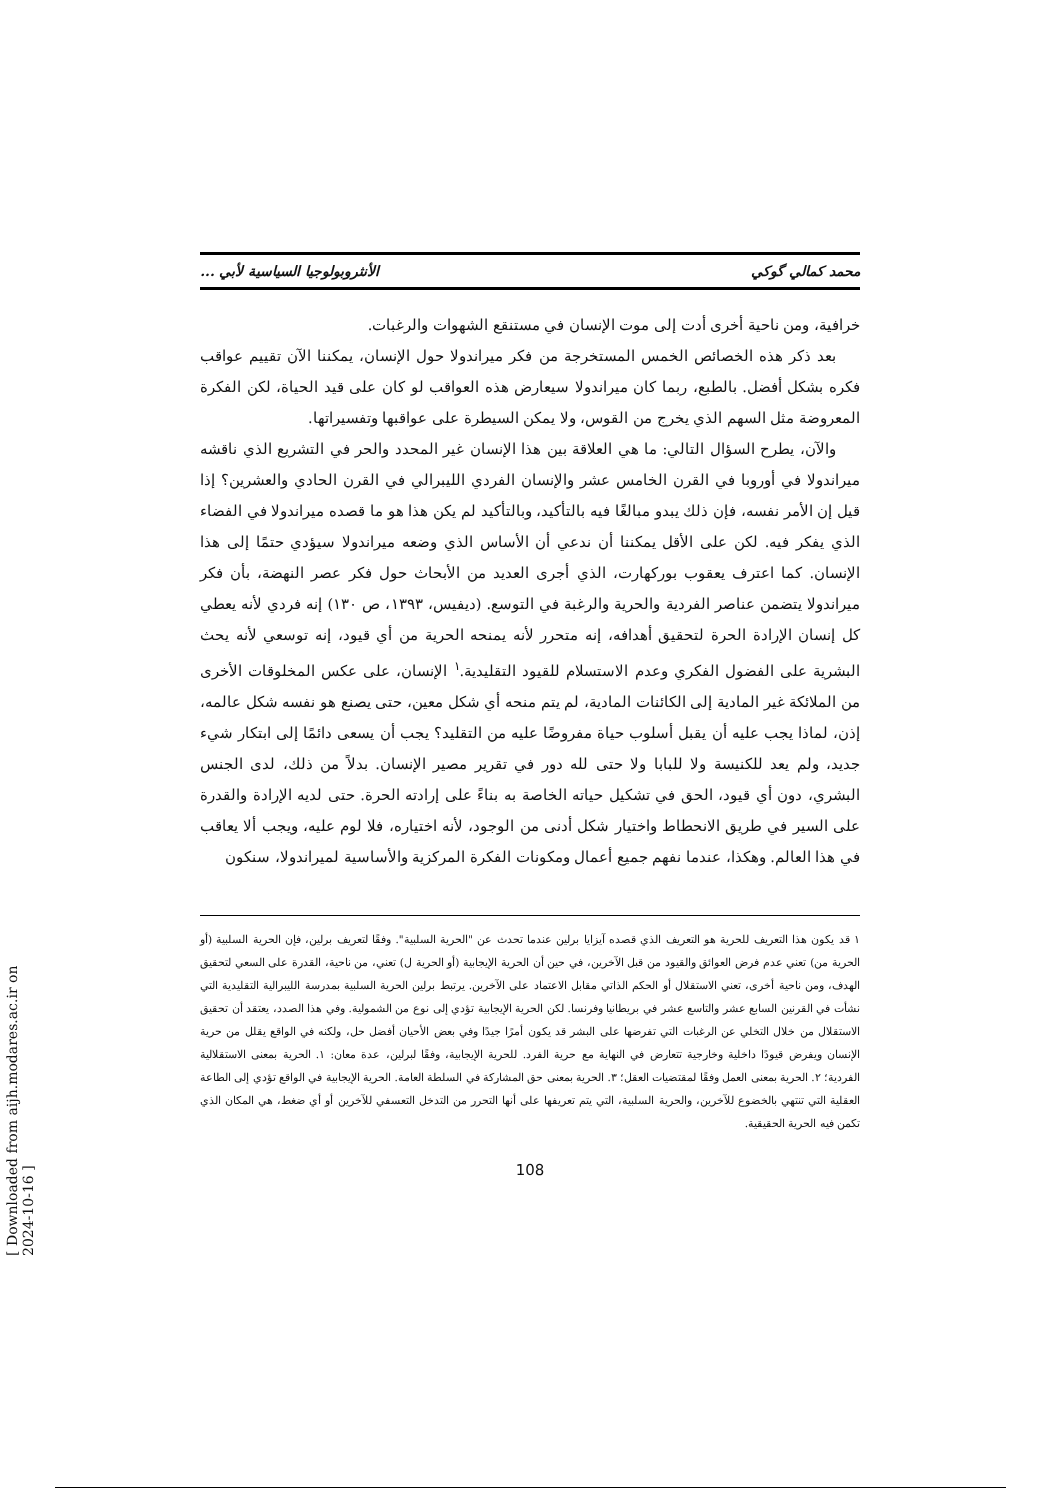محمد كمالي گوكي الأنثروبولوجيا السياسية لأبي ...
خرافية، ومن ناحية أخرى أدت إلى موت الإنسان في مستنقع الشهوات والرغبات.
بعد ذكر هذه الخصائص الخمس المستخرجة من فكر ميراندولا حول الإنسان، يمكننا الآن تقييم عواقب فكره بشكل أفضل. بالطبع، ربما كان ميراندولا سيعارض هذه العواقب لو كان على قيد الحياة، لكن الفكرة المعروضة مثل السهم الذي يخرج من القوس، ولا يمكن السيطرة على عواقبها وتفسيراتها.
والآن، يطرح السؤال التالي: ما هي العلاقة بين هذا الإنسان غير المحدد والحر في التشريع الذي ناقشه ميراندولا في أوروبا في القرن الخامس عشر والإنسان الفردي الليبرالي في القرن الحادي والعشرين؟ إذا قيل إن الأمر نفسه، فإن ذلك يبدو مبالغًا فيه بالتأكيد، وبالتأكيد لم يكن هذا هو ما قصده ميراندولا في الفضاء الذي يفكر فيه. لكن على الأقل يمكننا أن ندعي أن الأساس الذي وضعه ميراندولا سيؤدي حتمًا إلى هذا الإنسان. كما اعترف يعقوب بوركهارت، الذي أجرى العديد من الأبحاث حول فكر عصر النهضة، بأن فكر ميراندولا يتضمن عناصر الفردية والحرية والرغبة في التوسع. (ديفيس، ١٣٩٣، ص ١٣٠) إنه فردي لأنه يعطي كل إنسان الإرادة الحرة لتحقيق أهدافه، إنه متحرر لأنه يمنحه الحرية من أي قيود، إنه توسعي لأنه يحث البشرية على الفضول الفكري وعدم الاستسلام للقيود التقليدية.<sup>١</sup> الإنسان، على عكس المخلوقات الأخرى من الملائكة غير المادية إلى الكائنات المادية، لم يتم منحه أي شكل معين، حتى يصنع هو نفسه شكل عالمه، إذن، لماذا يجب عليه أن يقبل أسلوب حياة مفروضًا عليه من التقليد؟ يجب أن يسعى دائمًا إلى ابتكار شيء جديد، ولم يعد للكنيسة ولا للبابا ولا حتى لله دور في تقرير مصير الإنسان. بدلاً من ذلك، لدى الجنس البشري، دون أي قيود، الحق في تشكيل حياته الخاصة به بناءً على إرادته الحرة. حتى لديه الإرادة والقدرة على السير في طريق الانحطاط واختيار شكل أدنى من الوجود، لأنه اختياره، فلا لوم عليه، ويجب ألا يعاقب في هذا العالم. وهكذا، عندما نفهم جميع أعمال ومكونات الفكرة المركزية والأساسية لميراندولا، سنكون
١ قد يكون هذا التعريف للحرية هو التعريف الذي قصده آيزايا برلين عندما تحدث عن "الحرية السلبية". وفقًا لتعريف برلين، فإن الحرية السلبية (أو الحرية من) تعني عدم فرض العوائق والقيود من قبل الآخرين، في حين أن الحرية الإيجابية (أو الحرية ل) تعني، من ناحية، القدرة على السعي لتحقيق الهدف، ومن ناحية أخرى، تعني الاستقلال أو الحكم الذاتي مقابل الاعتماد على الآخرين. يرتبط برلين الحرية السلبية بمدرسة الليبرالية التقليدية التي نشأت في القرنين السابع عشر والتاسع عشر في بريطانيا وفرنسا. لكن الحرية الإيجابية تؤدي إلى نوع من الشمولية. وفي هذا الصدد، يعتقد أن تحقيق الاستقلال من خلال التخلي عن الرغبات التي تفرضها على البشر قد يكون أمرًا جيدًا وفي بعض الأحيان أفضل حل، ولكنه في الواقع يقلل من حرية الإنسان ويفرض قيودًا داخلية وخارجية تتعارض في النهاية مع حرية الفرد. للحرية الإيجابية، وفقًا لبرلين، عدة معان: ١. الحرية بمعنى الاستقلالية الفردية؛ ٢. الحرية بمعنى العمل وفقًا لمقتضيات العقل؛ ٣. الحرية بمعنى حق المشاركة في السلطة العامة. الحرية الإيجابية في الواقع تؤدي إلى الطاعة العقلية التي تنتهي بالخضوع للآخرين، والحرية السلبية، التي يتم تعريفها على أنها التحرر من التدخل التعسفي للآخرين أو أي ضغط، هي المكان الذي تكمن فيه الحرية الحقيقية.
108
[ Downloaded from aijh.modares.ac.ir on 2024-10-16 ]